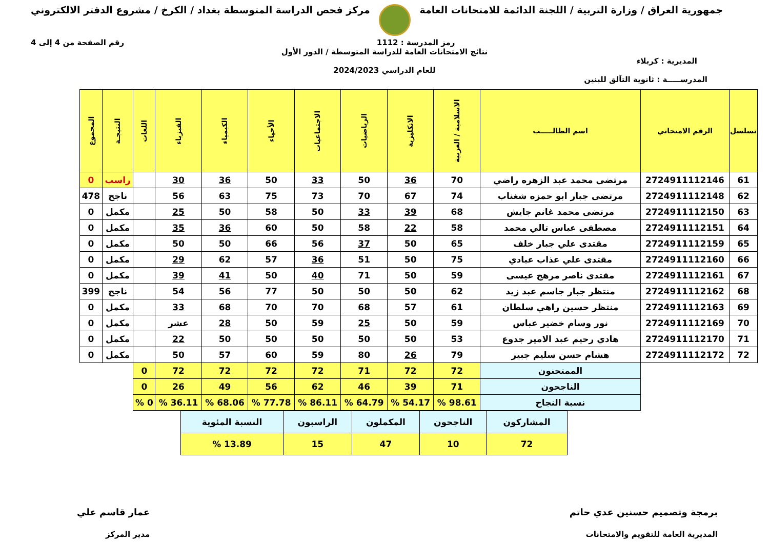جمهورية العراق / وزارة التربية / اللجنة الدائمة للامتحانات العامة
مركز فحص الدراسة المتوسطة بغداد / الكرخ / مشروع الدفتر الالكتروني
رمز المدرسة : 1112 رقم الصفحة من 4 إلى 4
نتائج الامتحانات العامة للدراسة المتوسطة / الدور الأول
المديرية : كربلاء
للعام الدراسي 2024/2023
المدرســـــة : ثانوية التآلق للبنين
| تسلسل | الرقم الامتحاني | اسم الطالـــــب | الاسلامية / العربية | الانكليزية | الرياضيات | الاجتماعيات | الأحياء | الكيمياء | الفيزياء | اللغات | النتيجـة | المجموع |
| --- | --- | --- | --- | --- | --- | --- | --- | --- | --- | --- | --- | --- |
| 61 | 2724911112146 | مرتضى محمد عبد الزهره راضي | 70 | 36 | 50 | 33 | 50 | 36 | 30 | | راسب | 0 |
| 62 | 2724911112148 | مرتضى جبار ابو حمزه شغناب | 74 | 67 | 70 | 73 | 75 | 63 | 56 | | ناجح | 478 |
| 63 | 2724911112150 | مرتضى محمد غانم جايش | 68 | 39 | 33 | 50 | 58 | 50 | 25 | | مكمل | 0 |
| 64 | 2724911112151 | مصطفى عباس تالي محمد | 58 | 22 | 58 | 50 | 60 | 36 | 35 | | مكمل | 0 |
| 65 | 2724911112159 | مقتدى علي جبار خلف | 65 | 50 | 37 | 56 | 66 | 50 | 50 | | مكمل | 0 |
| 66 | 2724911112160 | مقتدى علي عذاب عبادي | 75 | 50 | 51 | 36 | 57 | 62 | 29 | | مكمل | 0 |
| 67 | 2724911112161 | مقتدى ناصر مرهج عيسى | 59 | 50 | 71 | 40 | 50 | 41 | 39 | | مكمل | 0 |
| 68 | 2724911112162 | منتظر جبار جاسم عبد زيد | 62 | 50 | 50 | 50 | 77 | 56 | 54 | | ناجح | 399 |
| 69 | 2724911112163 | منتظر حسين راهي سلطان | 61 | 57 | 68 | 70 | 70 | 68 | 33 | | مكمل | 0 |
| 70 | 2724911112169 | نور وسام خضير عباس | 59 | 50 | 25 | 59 | 50 | 28 | عشر | | مكمل | 0 |
| 71 | 2724911112170 | هادي رحيم عبد الامير جدوع | 53 | 50 | 50 | 50 | 50 | 50 | 22 | | مكمل | 0 |
| 72 | 2724911112172 | هشام حسن سليم جبير | 79 | 26 | 80 | 59 | 60 | 57 | 50 | | مكمل | 0 |
| | | الممتحنون | 72 | 72 | 71 | 72 | 72 | 72 | 72 | 0 | | |
| | | الناجحون | 71 | 39 | 46 | 62 | 56 | 49 | 26 | 0 | | |
| | | نسبة النجاح | 98.61 % | 54.17 % | 64.79 % | 86.11 % | 77.78 % | 68.06 % | 36.11 % | 0 % | | |
| المشاركون | الناجحون | المكملون | الراسبون | النسبة المئوية |
| 72 | 10 | 47 | 15 | 13.89 % |
برمجة وتصميم حسنين عدي حاتم
المديرية العامة للتقويم والامتحانات
عمار قاسم علي
مدير المركز